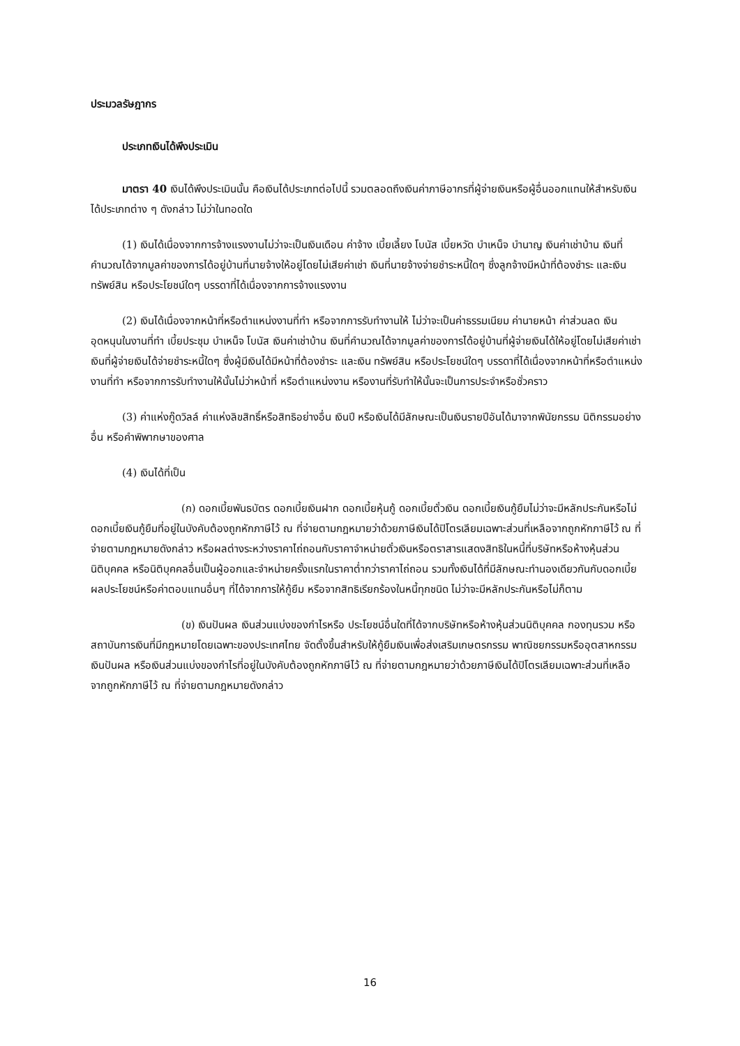ประมวลรัษฎากร
ประเภทเงินได้พึงประเมิน
มาตรา 40 เงินได้พึงประเมินนั้น คือเงินได้ประเภทต่อไปนี้ รวมตลอดถึงเงินค่าภาษีอากรที่ผู้จ่ายเงินหรือผู้อื่นออกแทนให้สำหรับเงินได้ประเภทต่าง ๆ ดังกล่าว ไม่ว่าในทอดใด
(1) เงินได้เนื่องจากการจ้างแรงงานไม่ว่าจะเป็นเงินเดือน ค่าจ้าง เบี้ยเลี้ยง โบนัส เบี้ยหวัด บำเหน็จ บำนาญ เงินค่าเช่าบ้าน เงินที่คำนวณได้จากมูลค่าของการได้อยู่บ้านที่นายจ้างให้อยู่โดยไม่เสียค่าเช่า เงินที่นายจ้างจ่ายชำระหนี้ใดๆ ซึ่งลูกจ้างมีหน้าที่ต้องชำระ และเงิน ทรัพย์สิน หรือประโยชน์ใดๆ บรรดาที่ได้เนื่องจากการจ้างแรงงาน
(2) เงินได้เนื่องจากหน้าที่หรือตำแหน่งงานที่ทำ หรือจากการรับทำงานให้ ไม่ว่าจะเป็นค่าธรรมเนียม ค่านายหน้า ค่าส่วนลด เงินอุดหนุนในงานที่ทำ เบี้ยประชุม บำเหน็จ โบนัส เงินค่าเช่าบ้าน เงินที่คำนวณได้จากมูลค่าของการได้อยู่บ้านที่ผู้จ่ายเงินได้ให้อยู่โดยไม่เสียค่าเช่า เงินที่ผู้จ่ายเงินได้จ่ายชำระหนี้ใดๆ ซึ่งผู้มีเงินได้มีหน้าที่ต้องชำระ และเงิน ทรัพย์สิน หรือประโยชน์ใดๆ บรรดาที่ได้เนื่องจากหน้าที่หรือตำแหน่งงานที่ทำ หรือจากการรับทำงานให้นั้นไม่ว่าหน้าที่ หรือตำแหน่งงาน หรืองานที่รับทำให้นั้นจะเป็นการประจำหรือชั่วคราว
(3) ค่าแห่งกู๊ดวิลล์ ค่าแห่งลิขสิทธิ์หรือสิทธิอย่างอื่น เงินปี หรือเงินได้มีลักษณะเป็นเงินรายปีอันได้มาจากพินัยกรรม นิติกรรมอย่างอื่น หรือคำพิพากษาของศาล
(4) เงินได้ที่เป็น
(ก) ดอกเบี้ยพันธบัตร ดอกเบี้ยเงินฝาก ดอกเบี้ยหุ้นกู้ ดอกเบี้ยตั๋วเงิน ดอกเบี้ยเงินกู้ยืมไม่ว่าจะมีหลักประกันหรือไม่ ดอกเบี้ยเงินกู้ยืมที่อยู่ในบังคับต้องถูกหักภาษีไว้ ณ ที่จ่ายตามกฎหมายว่าด้วยภาษีเงินได้ปิโตรเลียมเฉพาะส่วนที่เหลือจากถูกหักภาษีไว้ ณ ที่จ่ายตามกฎหมายดังกล่าว หรือผลต่างระหว่างราคาไถ่ถอนกับราคาจำหน่ายตั๋วเงินหรือตราสารแสดงสิทธิในหนี้ที่บริษัทหรือห้างหุ้นส่วนนิติบุคคล หรือนิติบุคคลอื่นเป็นผู้ออกและจำหน่ายครั้งแรกในราคาต่ำกว่าราคาไถ่ถอน รวมทั้งเงินได้ที่มีลักษณะทำนองเดียวกันกับดอกเบี้ย ผลประโยชน์หรือค่าตอบแทนอื่นๆ ที่ได้จากการให้กู้ยืม หรือจากสิทธิเรียกร้องในหนี้ทุกชนิด ไม่ว่าจะมีหลักประกันหรือไม่ก็ตาม
(ข) เงินปันผล เงินส่วนแบ่งของกำไรหรือ ประโยชน์อื่นใดที่ได้จากบริษัทหรือห้างหุ้นส่วนนิติบุคคล กองทุนรวม หรือสถาบันการเงินที่มีกฎหมายโดยเฉพาะของประเทศไทย จัดตั้งขึ้นสำหรับให้กู้ยืมเงินเพื่อส่งเสริมเกษตรกรรม พาณิชยกรรมหรืออุตสาหกรรม เงินปันผล หรือเงินส่วนแบ่งของกำไรที่อยู่ในบังคับต้องถูกหักภาษีไว้ ณ ที่จ่ายตามกฎหมายว่าด้วยภาษีเงินได้ปิโตรเลียมเฉพาะส่วนที่เหลือจากถูกหักภาษีไว้ ณ ที่จ่ายตามกฎหมายดังกล่าว
16